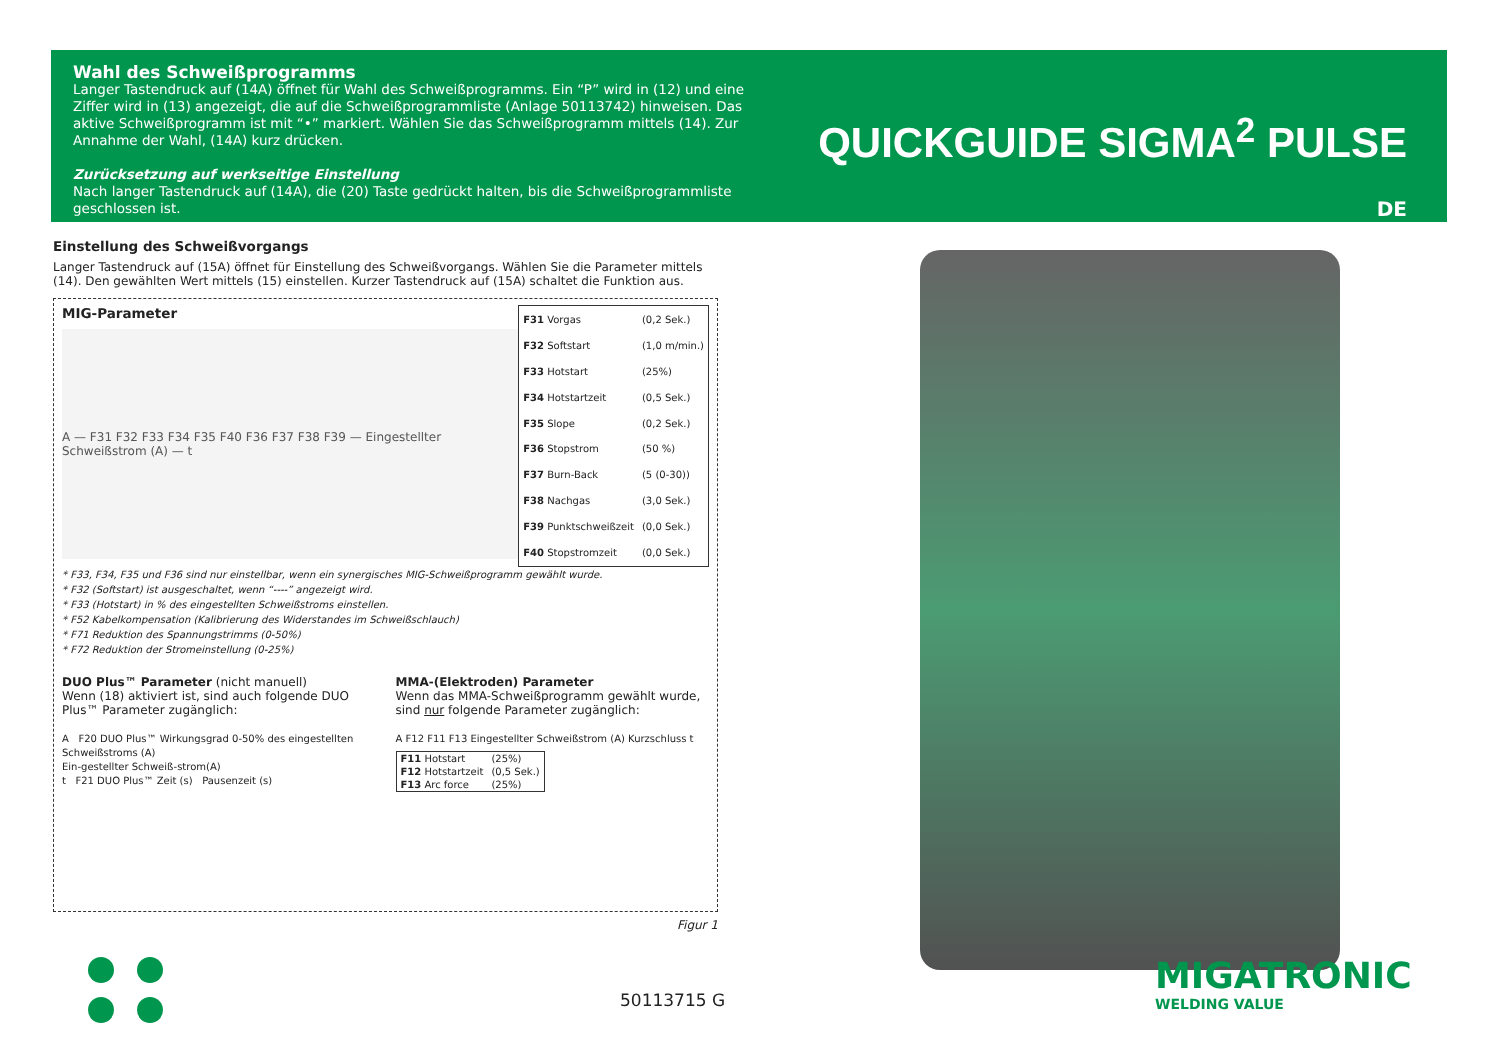Wahl des Schweißprogramms
Langer Tastendruck auf (14A) öffnet für Wahl des Schweißprogramms. Ein “P” wird in (12) und eine Ziffer wird in (13) angezeigt, die auf die Schweißprogrammliste (Anlage 50113742) hinweisen. Das aktive Schweißprogramm ist mit “•” markiert. Wählen Sie das Schweißprogramm mittels (14). Zur Annahme der Wahl, (14A) kurz drücken.
Zurücksetzung auf werkseitige Einstellung
Nach langer Tastendruck auf (14A), die (20) Taste gedrückt halten, bis die Schweißprogrammliste geschlossen ist.
QUICKGUIDE SIGMA<sup>2</sup> PULSE
DE
Einstellung des Schweißvorgangs
Langer Tastendruck auf (15A) öffnet für Einstellung des Schweißvorgangs. Wählen Sie die Parameter mittels (14). Den gewählten Wert mittels (15) einstellen. Kurzer Tastendruck auf (15A) schaltet die Funktion aus.
MIG-Parameter
A — F31 F32 F33 F34 F35 F40 F36 F37 F38 F39 — Eingestellter Schweißstrom (A) — t
| F31 Vorgas | (0,2 Sek.) |
| F32 Softstart | (1,0 m/min.) |
| F33 Hotstart | (25%) |
| F34 Hotstartzeit | (0,5 Sek.) |
| F35 Slope | (0,2 Sek.) |
| F36 Stopstrom | (50 %) |
| F37 Burn-Back | (5 (0-30)) |
| F38 Nachgas | (3,0 Sek.) |
| F39 Punktschweißzeit | (0,0 Sek.) |
| F40 Stopstromzeit | (0,0 Sek.) |
* F33, F34, F35 und F36 sind nur einstellbar, wenn ein synergisches MIG-Schweißprogramm gewählt wurde.
* F32 (Softstart) ist ausgeschaltet, wenn “----” angezeigt wird.
* F33 (Hotstart) in % des eingestellten Schweißstroms einstellen.
* F52 Kabelkompensation (Kalibrierung des Widerstandes im Schweißschlauch)
* F71 Reduktion des Spannungstrimms (0-50%)
* F72 Reduktion der Stromeinstellung (0-25%)
DUO Plus™ Parameter (nicht manuell)
Wenn (18) aktiviert ist, sind auch folgende DUO Plus™ Parameter zugänglich:
A F20 DUO Plus™ Wirkungsgrad 0-50% des eingestellten Schweißstroms (A)
Ein-gestellter Schweiß-strom(A)
t F21 DUO Plus™ Zeit (s) Pausenzeit (s)
MMA-(Elektroden) Parameter
Wenn das MMA-Schweißprogramm gewählt wurde, sind nur folgende Parameter zugänglich:
A F12 F11 F13 Eingestellter Schweißstrom (A) Kurzschluss t
| F11 Hotstart | (25%) |
| F12 Hotstartzeit | (0,5 Sek.) |
| F13 Arc force | (25%) |
Figur 1
MIGATRONIC
WELDING VALUE
50113715 G